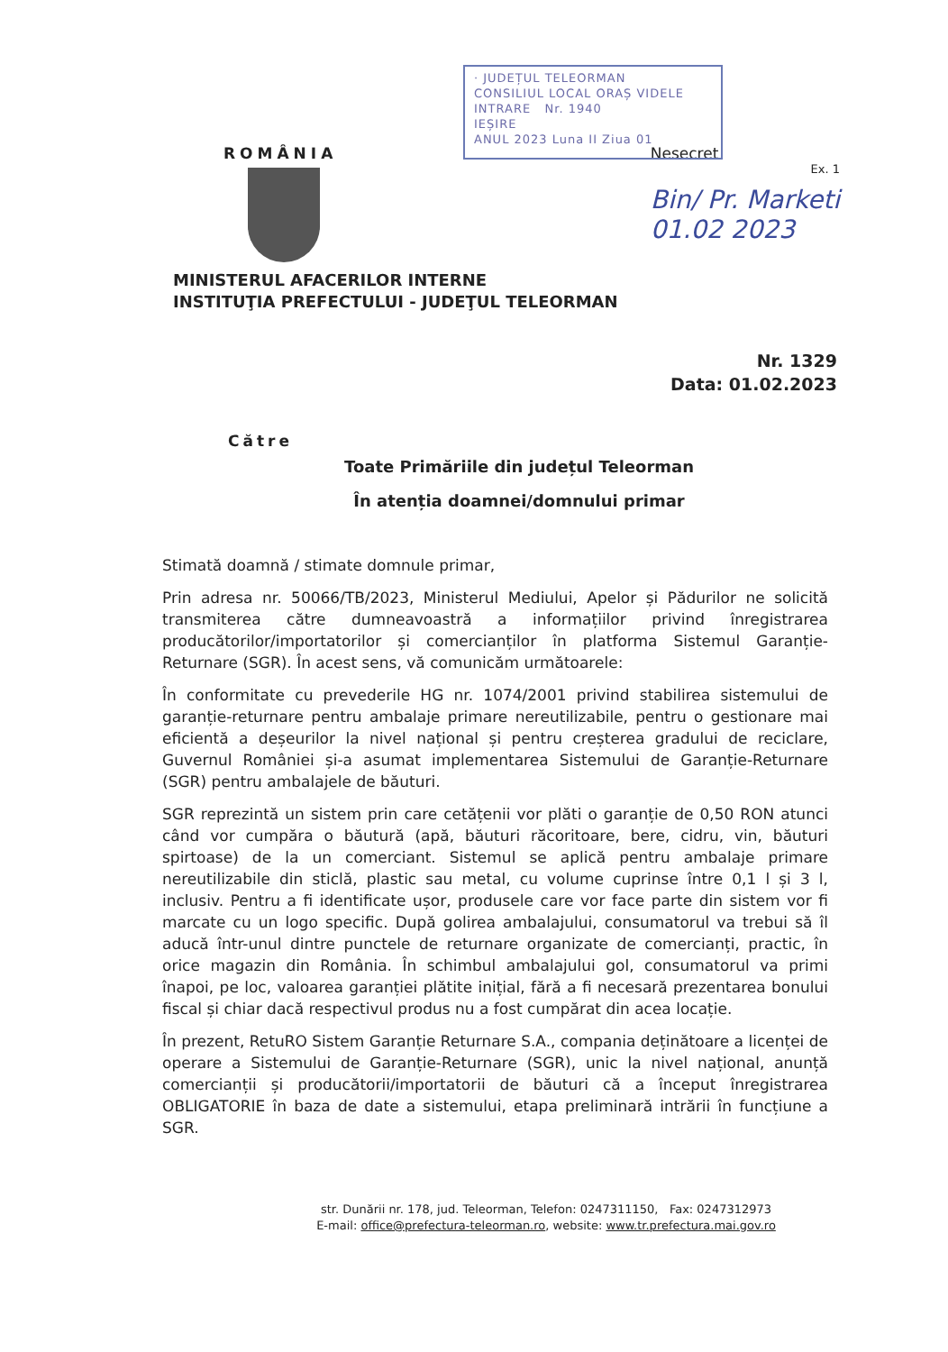· JUDEȚUL TELEORMAN
CONSILIUL LOCAL ORAȘ VIDELE
INTRARE Nr. 1940
IEȘIRE
ANUL 2023 Luna II Ziua 01
ROMÂNIA Nesecret
Ex. 1
Bin/ Pr. Marketi
01.02 2023
MINISTERUL AFACERILOR INTERNE
INSTITUŢIA PREFECTULUI - JUDEŢUL TELEORMAN
Nr. 1329
Data: 01.02.2023
Către
Toate Primăriile din județul Teleorman
În atenția doamnei/domnului primar
Stimată doamnă / stimate domnule primar,
Prin adresa nr. 50066/TB/2023, Ministerul Mediului, Apelor și Pădurilor ne solicită transmiterea către dumneavoastră a informațiilor privind înregistrarea producătorilor/importatorilor și comercianților în platforma Sistemul Garanție-Returnare (SGR). În acest sens, vă comunicăm următoarele:
În conformitate cu prevederile HG nr. 1074/2001 privind stabilirea sistemului de garanție-returnare pentru ambalaje primare nereutilizabile, pentru o gestionare mai eficientă a deșeurilor la nivel național și pentru creșterea gradului de reciclare, Guvernul României și-a asumat implementarea Sistemului de Garanție-Returnare (SGR) pentru ambalajele de băuturi.
SGR reprezintă un sistem prin care cetățenii vor plăti o garanție de 0,50 RON atunci când vor cumpăra o băutură (apă, băuturi răcoritoare, bere, cidru, vin, băuturi spirtoase) de la un comerciant. Sistemul se aplică pentru ambalaje primare nereutilizabile din sticlă, plastic sau metal, cu volume cuprinse între 0,1 l și 3 l, inclusiv. Pentru a fi identificate ușor, produsele care vor face parte din sistem vor fi marcate cu un logo specific. După golirea ambalajului, consumatorul va trebui să îl aducă într-unul dintre punctele de returnare organizate de comercianți, practic, în orice magazin din România. În schimbul ambalajului gol, consumatorul va primi înapoi, pe loc, valoarea garanției plătite inițial, fără a fi necesară prezentarea bonului fiscal și chiar dacă respectivul produs nu a fost cumpărat din acea locație.
În prezent, RetuRO Sistem Garanție Returnare S.A., compania deținătoare a licenței de operare a Sistemului de Garanție-Returnare (SGR), unic la nivel național, anunță comercianții și producătorii/importatorii de băuturi că a început înregistrarea OBLIGATORIE în baza de date a sistemului, etapa preliminară intrării în funcțiune a SGR.
str. Dunării nr. 178, jud. Teleorman, Telefon: 0247311150, Fax: 0247312973
E-mail: office@prefectura-teleorman.ro, website: www.tr.prefectura.mai.gov.ro